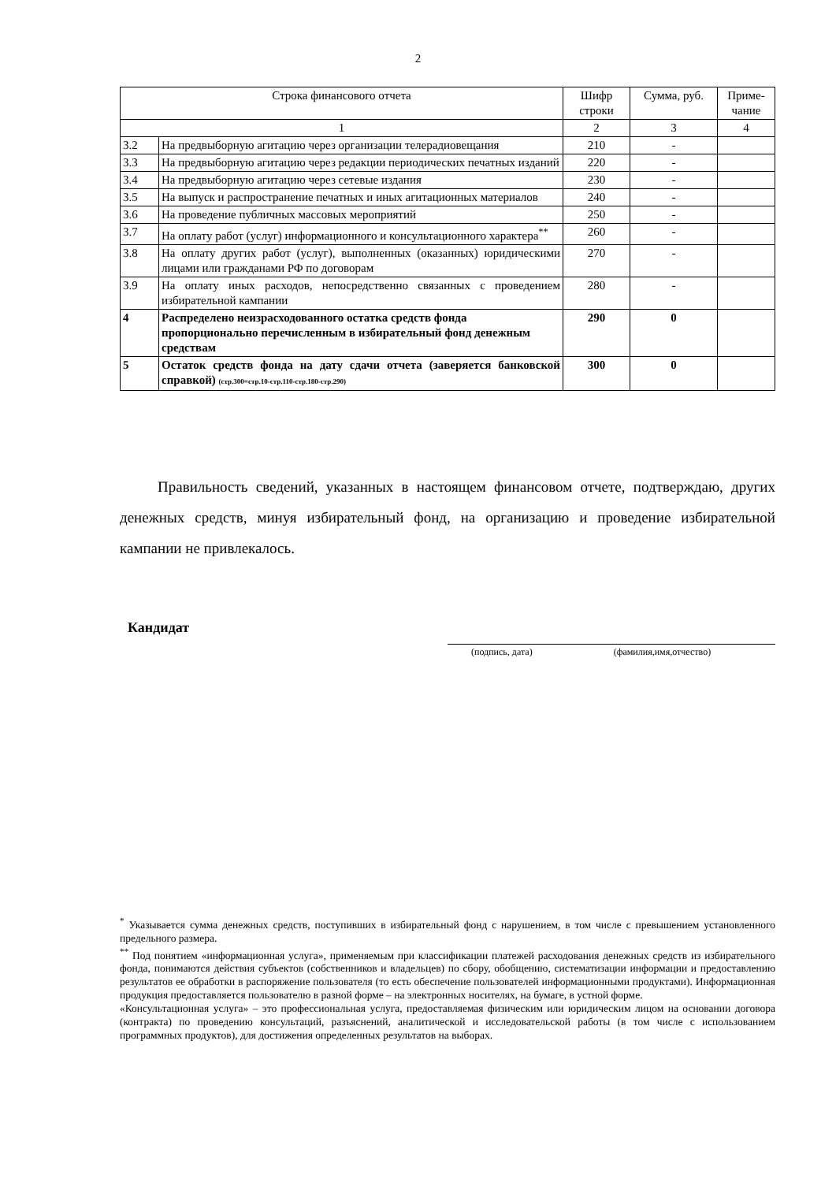2
| Строка финансового отчета | | Шифр строки | Сумма, руб. | Приме-чание |
| --- | --- | --- | --- | --- |
| 1 | | 2 | 3 | 4 |
| 3.2 | На предвыборную агитацию через организации телерадиовещания | 210 | - | |
| 3.3 | На предвыборную агитацию через редакции периодических печатных изданий | 220 | - | |
| 3.4 | На предвыборную агитацию через сетевые издания | 230 | - | |
| 3.5 | На выпуск и распространение печатных и иных агитационных материалов | 240 | - | |
| 3.6 | На проведение публичных массовых мероприятий | 250 | - | |
| 3.7 | На оплату работ (услуг) информационного и консультационного характера<sup>**</sup> | 260 | - | |
| 3.8 | На оплату других работ (услуг), выполненных (оказанных) юридическими лицами или гражданами РФ по договорам | 270 | - | |
| 3.9 | На оплату иных расходов, непосредственно связанных с проведением избирательной кампании | 280 | - | |
| 4 | Распределено неизрасходованного остатка средств фонда пропорционально перечисленным в избирательный фонд денежным средствам | 290 | 0 | |
| 5 | Остаток средств фонда на дату сдачи отчета (заверяется банковской справкой) (стр.300=стр.10-стр.110-стр.180-стр.290) | 300 | 0 | |
Правильность сведений, указанных в настоящем финансовом отчете, подтверждаю, других денежных средств, минуя избирательный фонд, на организацию и проведение избирательной кампании не привлекалось.
Кандидат
(подпись, дата) (фамилия,имя,отчество)
<sup>*</sup> Указывается сумма денежных средств, поступивших в избирательный фонд с нарушением, в том числе с превышением установленного предельного размера.
<sup>**</sup> Под понятием «информационная услуга», применяемым при классификации платежей расходования денежных средств из избирательного фонда, понимаются действия субъектов (собственников и владельцев) по сбору, обобщению, систематизации информации и предоставлению результатов ее обработки в распоряжение пользователя (то есть обеспечение пользователей информационными продуктами). Информационная продукция предоставляется пользователю в разной форме – на электронных носителях, на бумаге, в устной форме.
«Консультационная услуга» – это профессиональная услуга, предоставляемая физическим или юридическим лицом на основании договора (контракта) по проведению консультаций, разъяснений, аналитической и исследовательской работы (в том числе с использованием программных продуктов), для достижения определенных результатов на выборах.